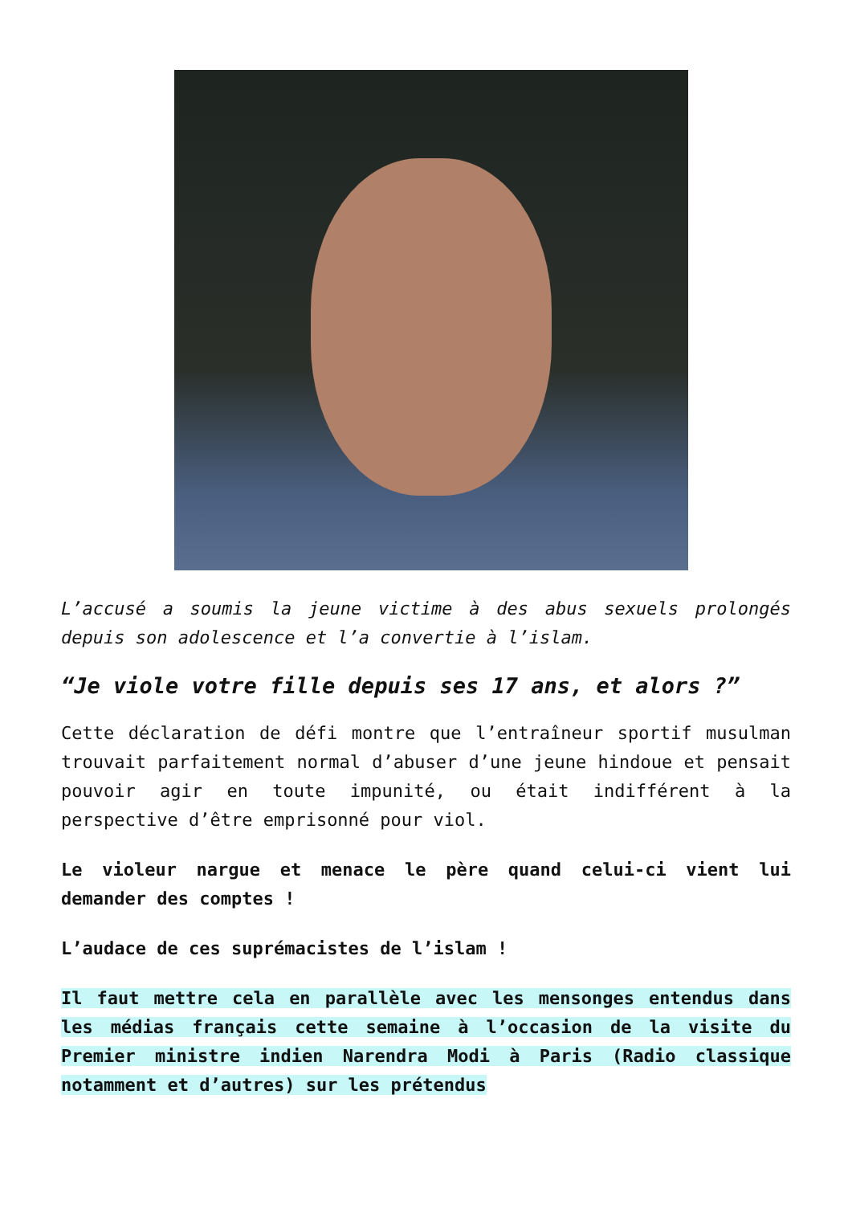L’accusé a soumis la jeune victime à des abus sexuels prolongés depuis son adolescence et l’a convertie à l’islam.
“Je viole votre fille depuis ses 17 ans, et alors ?”
Cette déclaration de défi montre que l’entraîneur sportif musulman trouvait parfaitement normal d’abuser d’une jeune hindoue et pensait pouvoir agir en toute impunité, ou était indifférent à la perspective d’être emprisonné pour viol.
Le violeur nargue et menace le père quand celui-ci vient lui demander des comptes !
L’audace de ces suprémacistes de l’islam !
Il faut mettre cela en parallèle avec les mensonges entendus dans les médias français cette semaine à l’occasion de la visite du Premier ministre indien Narendra Modi à Paris (Radio classique notamment et d’autres) sur les prétendus